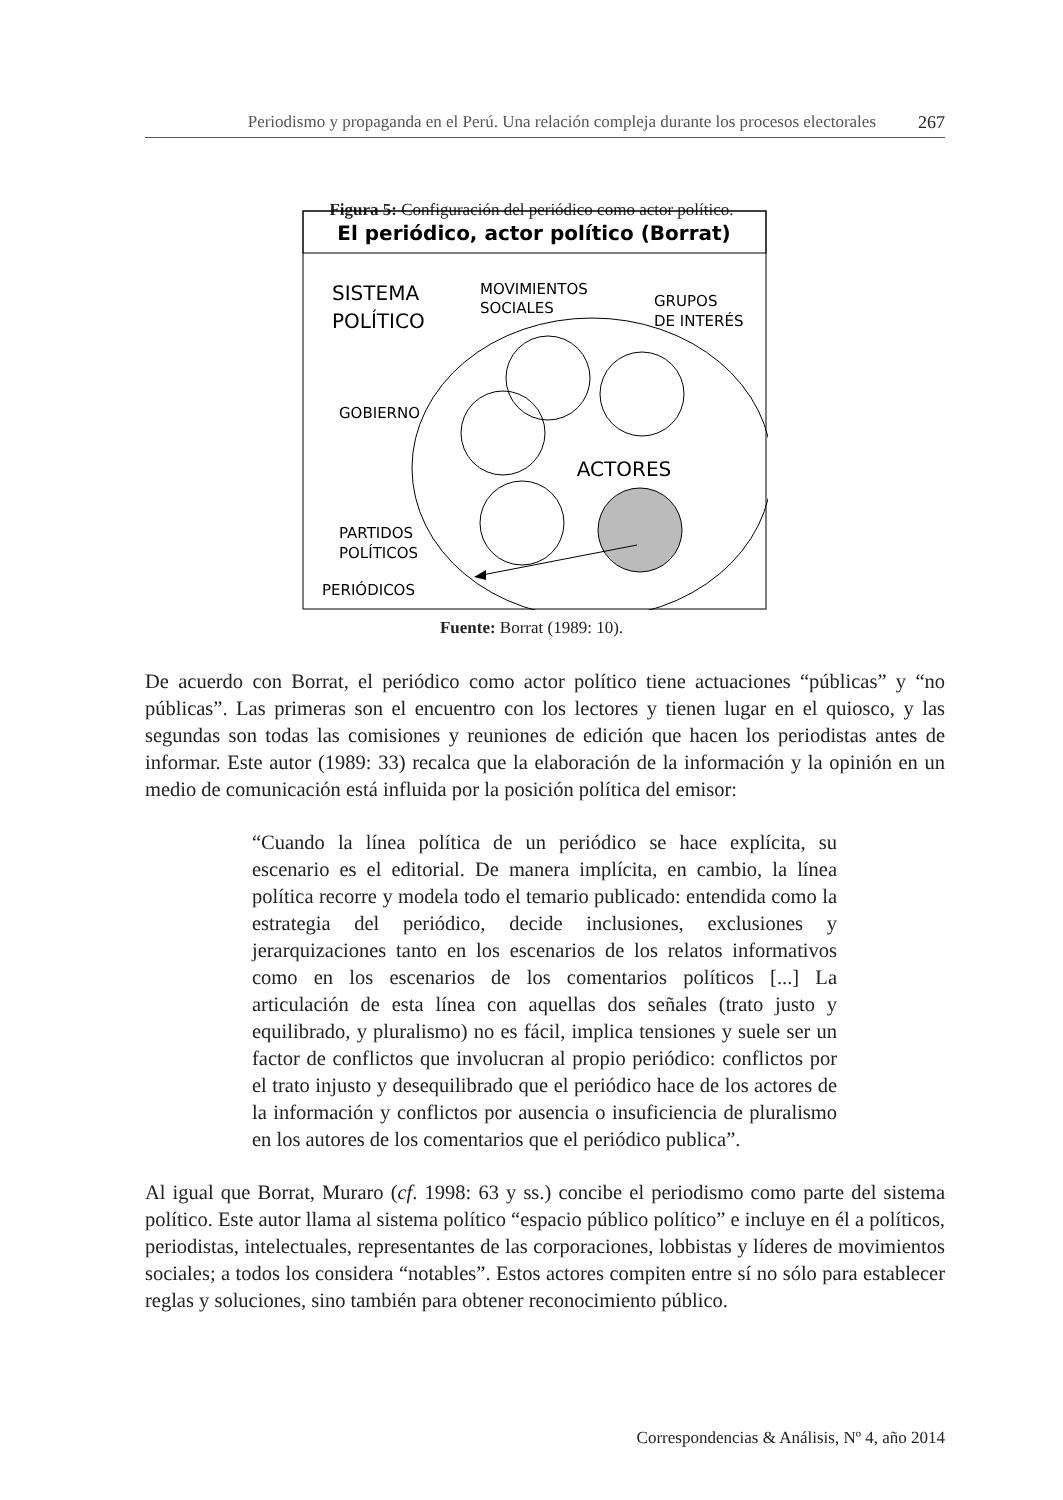Periodismo y propaganda en el Perú. Una relación compleja durante los procesos electorales 267
Figura 5: Configuración del periódico como actor político.
El periódico, actor político (Borrat)
SISTEMA
POLÍTICO
MOVIMIENTOS
SOCIALES
GRUPOS
DE INTERÉS
GOBIERNO
PARTIDOS
POLÍTICOS
PERIÓDICOS
ACTORES
Fuente: Borrat (1989: 10).
De acuerdo con Borrat, el periódico como actor político tiene actuaciones “públicas” y “no públicas”. Las primeras son el encuentro con los lectores y tienen lugar en el quiosco, y las segundas son todas las comisiones y reuniones de edición que hacen los periodistas antes de informar. Este autor (1989: 33) recalca que la elaboración de la información y la opinión en un medio de comunicación está influida por la posición política del emisor:
“Cuando la línea política de un periódico se hace explícita, su escenario es el editorial. De manera implícita, en cambio, la línea política recorre y modela todo el temario publicado: entendida como la estrategia del periódico, decide inclusiones, exclusiones y jerarquizaciones tanto en los escenarios de los relatos informativos como en los escenarios de los comentarios políticos [...] La articulación de esta línea con aquellas dos señales (trato justo y equilibrado, y pluralismo) no es fácil, implica tensiones y suele ser un factor de conflictos que involucran al propio periódico: conflictos por el trato injusto y desequilibrado que el periódico hace de los actores de la información y conflictos por ausencia o insuficiencia de pluralismo en los autores de los comentarios que el periódico publica”.
Al igual que Borrat, Muraro (cf. 1998: 63 y ss.) concibe el periodismo como parte del sistema político. Este autor llama al sistema político “espacio público político” e incluye en él a políticos, periodistas, intelectuales, representantes de las corporaciones, lobbistas y líderes de movimientos sociales; a todos los considera “notables”. Estos actores compiten entre sí no sólo para establecer reglas y soluciones, sino también para obtener reconocimiento público.
Correspondencias & Análisis, Nº 4, año 2014